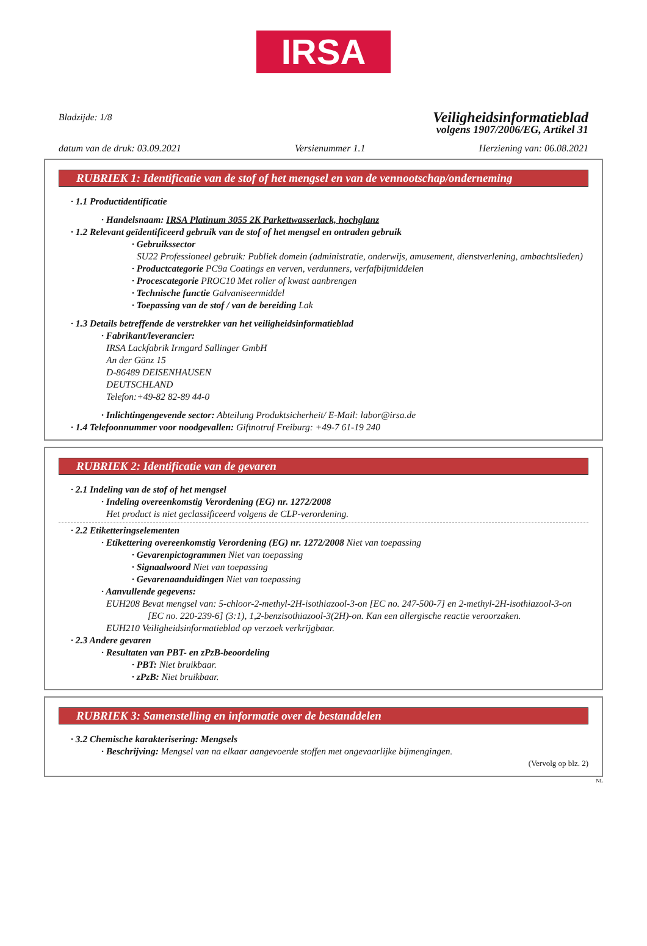IRSA
Bladzijde: 1/8
Veiligheidsinformatieblad
volgens 1907/2006/EG, Artikel 31
datum van de druk: 03.09.2021 Versienummer 1.1 Herziening van: 06.08.2021
RUBRIEK 1: Identificatie van de stof of het mengsel en van de vennootschap/onderneming
· 1.1 Productidentificatie
· Handelsnaam: IRSA Platinum 3055 2K Parkettwasserlack, hochglanz
· 1.2 Relevant geïdentificeerd gebruik van de stof of het mengsel en ontraden gebruik
· Gebruikssector
SU22 Professioneel gebruik: Publiek domein (administratie, onderwijs, amusement, dienstverlening, ambachtslieden)
· Productcategorie PC9a Coatings en verven, verdunners, verfafbijtmiddelen
· Procescategorie PROC10 Met roller of kwast aanbrengen
· Technische functie Galvaniseermiddel
· Toepassing van de stof / van de bereiding Lak
· 1.3 Details betreffende de verstrekker van het veiligheidsinformatieblad
· Fabrikant/leverancier:
IRSA Lackfabrik Irmgard Sallinger GmbH
An der Günz 15
D-86489 DEISENHAUSEN
DEUTSCHLAND
Telefon:+49-82 82-89 44-0
· Inlichtingengevende sector: Abteilung Produktsicherheit/ E-Mail: labor@irsa.de
· 1.4 Telefoonnummer voor noodgevallen: Giftnotruf Freiburg: +49-7 61-19 240
RUBRIEK 2: Identificatie van de gevaren
· 2.1 Indeling van de stof of het mengsel
· Indeling overeenkomstig Verordening (EG) nr. 1272/2008
Het product is niet geclassificeerd volgens de CLP-verordening.
· 2.2 Etiketteringselementen
· Etikettering overeenkomstig Verordening (EG) nr. 1272/2008 Niet van toepassing
· Gevarenpictogrammen Niet van toepassing
· Signaalwoord Niet van toepassing
· Gevarenaanduidingen Niet van toepassing
· Aanvullende gegevens:
EUH208 Bevat mengsel van: 5-chloor-2-methyl-2H-isothiazool-3-on [EC no. 247-500-7] en 2-methyl-2H-isothiazool-3-on [EC no. 220-239-6] (3:1), 1,2-benzisothiazool-3(2H)-on. Kan een allergische reactie veroorzaken.
EUH210 Veiligheidsinformatieblad op verzoek verkrijgbaar.
· 2.3 Andere gevaren
· Resultaten van PBT- en zPzB-beoordeling
· PBT: Niet bruikbaar.
· zPzB: Niet bruikbaar.
RUBRIEK 3: Samenstelling en informatie over de bestanddelen
· 3.2 Chemische karakterisering: Mengsels
· Beschrijving: Mengsel van na elkaar aangevoerde stoffen met ongevaarlijke bijmengingen.
(Vervolg op blz. 2)
NL